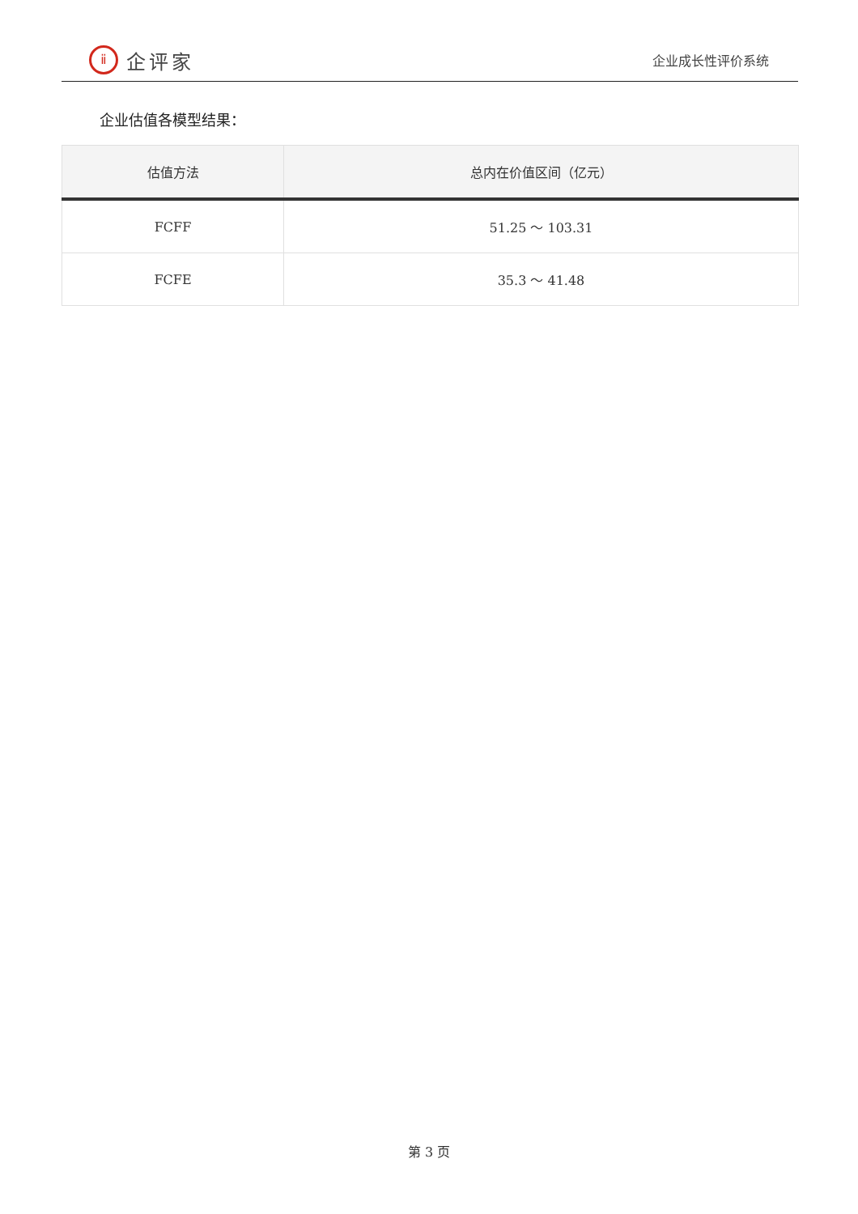ⅱ
企评家
企业成长性评价系统
企业估值各模型结果：
| 估值方法 | 总内在价值区间（亿元） |
| --- | --- |
| FCFF | 51.25 ～ 103.31 |
| FCFE | 35.3 ～ 41.48 |
第 3 页